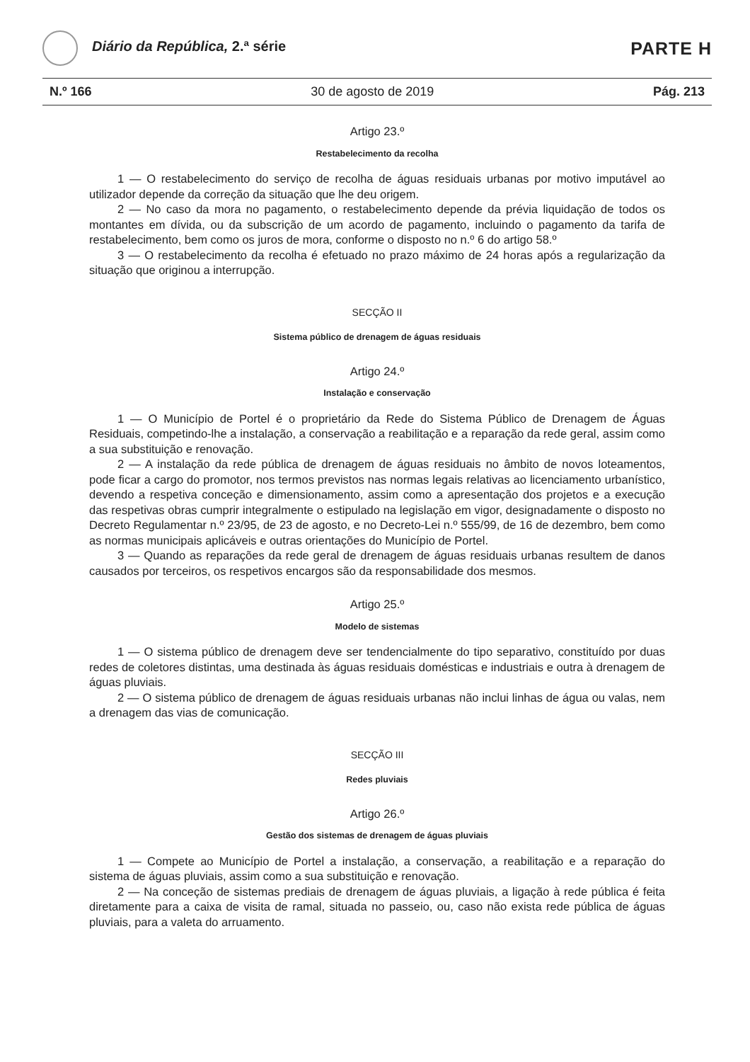Diário da República, 2.ª série
PARTE H
N.º 166 30 de agosto de 2019 Pág. 213
Artigo 23.º
Restabelecimento da recolha
1 — O restabelecimento do serviço de recolha de águas residuais urbanas por motivo imputável ao utilizador depende da correção da situação que lhe deu origem.
2 — No caso da mora no pagamento, o restabelecimento depende da prévia liquidação de todos os montantes em dívida, ou da subscrição de um acordo de pagamento, incluindo o pagamento da tarifa de restabelecimento, bem como os juros de mora, conforme o disposto no n.º 6 do artigo 58.º
3 — O restabelecimento da recolha é efetuado no prazo máximo de 24 horas após a regularização da situação que originou a interrupção.
SECÇÃO II
Sistema público de drenagem de águas residuais
Artigo 24.º
Instalação e conservação
1 — O Município de Portel é o proprietário da Rede do Sistema Público de Drenagem de Águas Residuais, competindo-lhe a instalação, a conservação a reabilitação e a reparação da rede geral, assim como a sua substituição e renovação.
2 — A instalação da rede pública de drenagem de águas residuais no âmbito de novos loteamentos, pode ficar a cargo do promotor, nos termos previstos nas normas legais relativas ao licenciamento urbanístico, devendo a respetiva conceção e dimensionamento, assim como a apresentação dos projetos e a execução das respetivas obras cumprir integralmente o estipulado na legislação em vigor, designadamente o disposto no Decreto Regulamentar n.º 23/95, de 23 de agosto, e no Decreto-Lei n.º 555/99, de 16 de dezembro, bem como as normas municipais aplicáveis e outras orientações do Município de Portel.
3 — Quando as reparações da rede geral de drenagem de águas residuais urbanas resultem de danos causados por terceiros, os respetivos encargos são da responsabilidade dos mesmos.
Artigo 25.º
Modelo de sistemas
1 — O sistema público de drenagem deve ser tendencialmente do tipo separativo, constituído por duas redes de coletores distintas, uma destinada às águas residuais domésticas e industriais e outra à drenagem de águas pluviais.
2 — O sistema público de drenagem de águas residuais urbanas não inclui linhas de água ou valas, nem a drenagem das vias de comunicação.
SECÇÃO III
Redes pluviais
Artigo 26.º
Gestão dos sistemas de drenagem de águas pluviais
1 — Compete ao Município de Portel a instalação, a conservação, a reabilitação e a reparação do sistema de águas pluviais, assim como a sua substituição e renovação.
2 — Na conceção de sistemas prediais de drenagem de águas pluviais, a ligação à rede pública é feita diretamente para a caixa de visita de ramal, situada no passeio, ou, caso não exista rede pública de águas pluviais, para a valeta do arruamento.